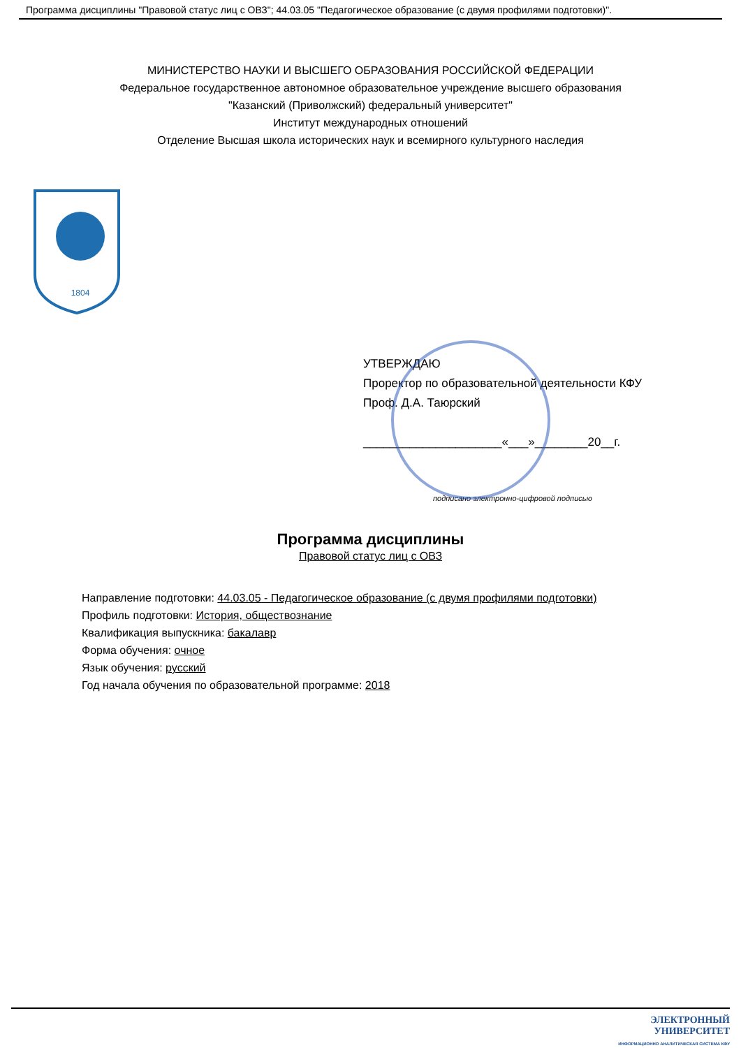Программа дисциплины "Правовой статус лиц с ОВЗ"; 44.03.05 "Педагогическое образование (с двумя профилями подготовки)".
МИНИСТЕРСТВО НАУКИ И ВЫСШЕГО ОБРАЗОВАНИЯ РОССИЙСКОЙ ФЕДЕРАЦИИ
Федеральное государственное автономное образовательное учреждение высшего образования
"Казанский (Приволжский) федеральный университет"
Институт международных отношений
Отделение Высшая школа исторических наук и всемирного культурного наследия
1804
УТВЕРЖДАЮ
Проректор по образовательной деятельности КФУ
Проф. Д.А. Таюрский
_____________________«___»________20__г.
подписано электронно-цифровой подписью
Программа дисциплины
Правовой статус лиц с ОВЗ
Направление подготовки: 44.03.05 - Педагогическое образование (с двумя профилями подготовки)
Профиль подготовки: История, обществознание
Квалификация выпускника: бакалавр
Форма обучения: очное
Язык обучения: русский
Год начала обучения по образовательной программе: 2018
ЭЛЕКТРОННЫЙ
УНИВЕРСИТЕТ
ИНФОРМАЦИОННО АНАЛИТИЧЕСКАЯ СИСТЕМА КФУ